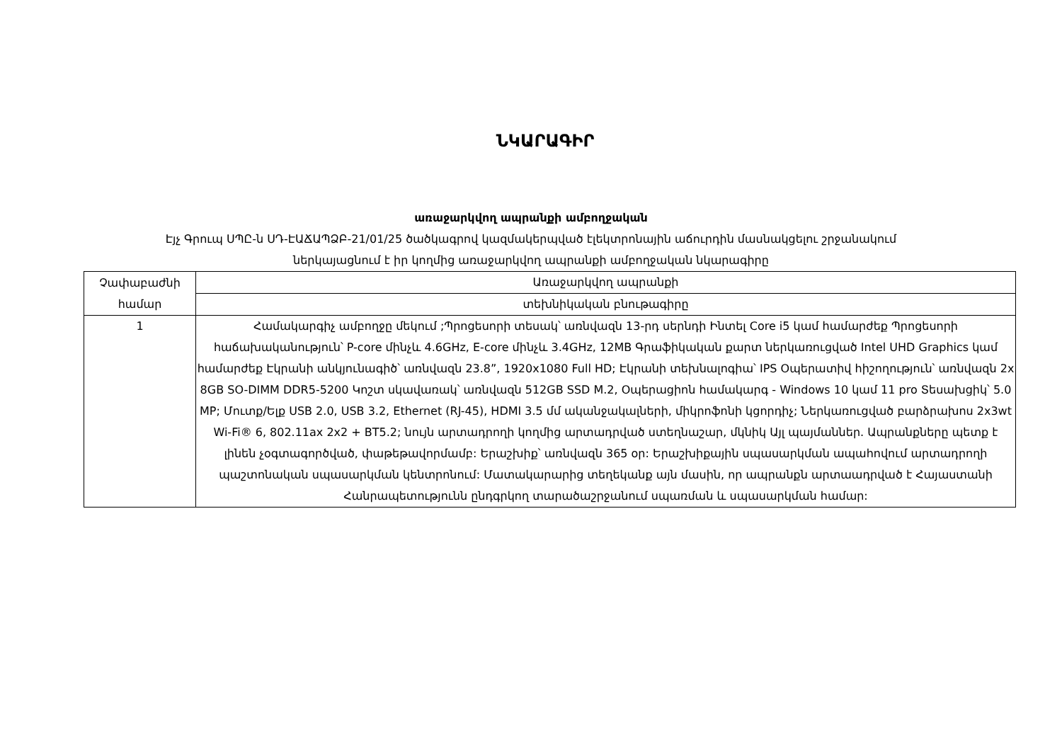ՆԿԱՐԱԳԻՐ
առաջարկվող ապրանքի ամբողջական
Էյչ Գրուպ ՍՊԸ-ն ՍԴ-ԷԱՃԱՊՁԲ-21/01/25 ծածկագրով կազմակերպված էլեկտրոնային աճուրդին մասնակցելու շրջանակում
ներկայացնում է իր կողմից առաջարկվող ապրանքի ամբողջական նկարագիրը
| Չափաբաժնի համար | Առաջարկվող ապրանքի |
| --- | --- |
| | տեխնիկական բնութագիրը |
| 1 | Համակարգիչ ամբողջը մեկում ;Պրոցեսորի տեսակ՝ առնվազն 13-րդ սերնդի Ինտել Core i5 կամ համարժեք Պրոցեսորի հաճախականություն՝ P-core մինչև 4.6GHz, E-core մինչև 3.4GHz, 12MB Գրաֆիկական քարտ ներկառուցված Intel UHD Graphics կամ համարժեք Էկրանի անկյունագիծ՝ առնվազն 23.8”, 1920x1080 Full HD; Էկրանի տեխնալոգիա՝ IPS Օպերատիվ հիշողություն՝ առնվազն 2x 8GB SO-DIMM DDR5-5200 Կոշտ սկավառակ՝ առնվազն 512GB SSD M.2, Օպերացիոն համակարգ - Windows 10 կամ 11 pro Տեսախցիկ՝ 5.0 MP; Մուտք/Ելք USB 2.0, USB 3.2, Ethernet (RJ-45), HDMI 3.5 մմ ականջակալների, միկրոֆոնի կցորդիչ; Ներկառուցված բարձրախոս 2x3wt Wi-Fi® 6, 802.11ax 2x2 + BT5.2; նույն արտադրողի կողմից արտադրված ստեղնաշար, մկնիկ Այլ պայմաններ. Ապրանքները պետք է լինեն չօգտագործված, փաթեթավորմամբ: Երաշխիք՝ առնվազն 365 օր: Երաշխիքային սպասարկման ապահովում արտադրողի պաշտոնական սպասարկման կենտրոնում: Մատակարարից տեղեկանք այն մասին, որ ապրանքն արտաադրված է Հայաստանի Հանրապետությունն ընդգրկող տարածաշրջանում սպառման և սպասարկման համար: |